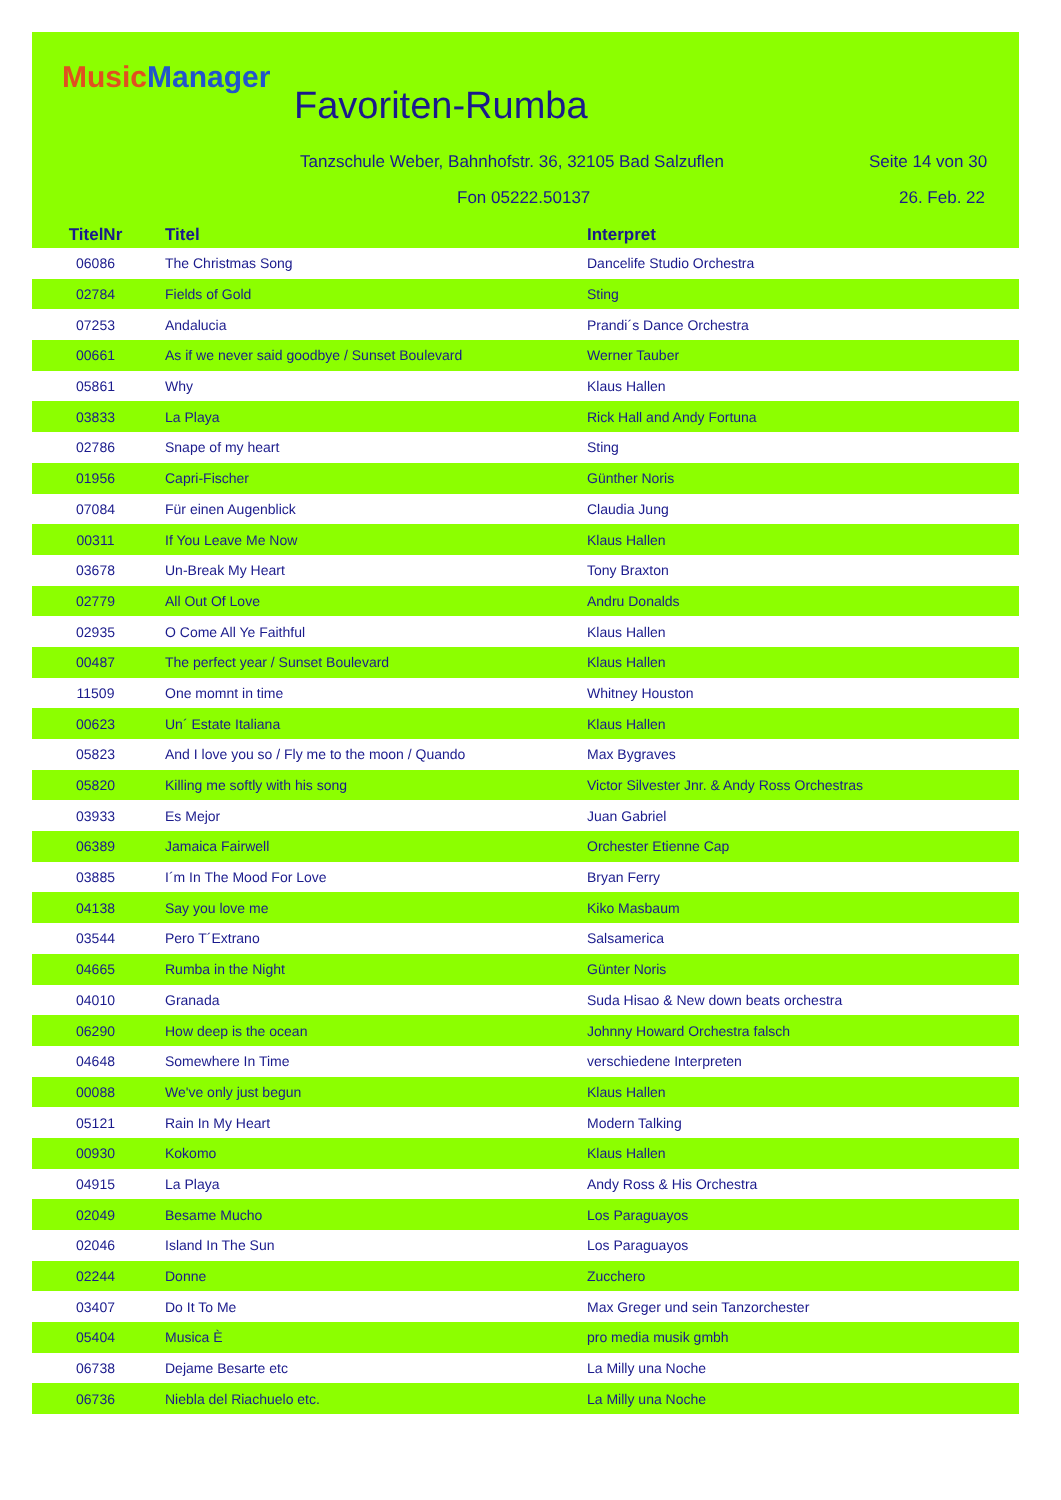Music Manager
Favoriten-Rumba
Tanzschule Weber, Bahnhofstr. 36, 32105 Bad Salzuflen
Seite 14 von 30
Fon 05222.50137 26. Feb. 22
| TitelNr | Titel | Interpret |
| --- | --- | --- |
| 06086 | The Christmas Song | Dancelife Studio Orchestra |
| 02784 | Fields of Gold | Sting |
| 07253 | Andalucia | Prandi´s Dance Orchestra |
| 00661 | As if we never said goodbye / Sunset Boulevard | Werner Tauber |
| 05861 | Why | Klaus Hallen |
| 03833 | La Playa | Rick Hall and Andy Fortuna |
| 02786 | Snape of my heart | Sting |
| 01956 | Capri-Fischer | Günther Noris |
| 07084 | Für einen Augenblick | Claudia Jung |
| 00311 | If You Leave Me Now | Klaus Hallen |
| 03678 | Un-Break My Heart | Tony Braxton |
| 02779 | All Out Of Love | Andru Donalds |
| 02935 | O Come All Ye Faithful | Klaus Hallen |
| 00487 | The perfect year / Sunset Boulevard | Klaus Hallen |
| 11509 | One momnt in time | Whitney Houston |
| 00623 | Un´ Estate Italiana | Klaus Hallen |
| 05823 | And I love you so / Fly me to the moon / Quando | Max Bygraves |
| 05820 | Killing me softly with his song | Victor Silvester Jnr. & Andy Ross Orchestras |
| 03933 | Es Mejor | Juan Gabriel |
| 06389 | Jamaica Fairwell | Orchester Etienne Cap |
| 03885 | I´m In The Mood For Love | Bryan Ferry |
| 04138 | Say you love me | Kiko Masbaum |
| 03544 | Pero T´Extrano | Salsamerica |
| 04665 | Rumba in the Night | Günter Noris |
| 04010 | Granada | Suda Hisao & New down beats orchestra |
| 06290 | How deep is the ocean | Johnny Howard Orchestra falsch |
| 04648 | Somewhere In Time | verschiedene Interpreten |
| 00088 | We've only just begun | Klaus Hallen |
| 05121 | Rain In My Heart | Modern Talking |
| 00930 | Kokomo | Klaus Hallen |
| 04915 | La Playa | Andy Ross & His Orchestra |
| 02049 | Besame Mucho | Los Paraguayos |
| 02046 | Island In The Sun | Los Paraguayos |
| 02244 | Donne | Zucchero |
| 03407 | Do It To Me | Max Greger und sein Tanzorchester |
| 05404 | Musica È | pro media musik gmbh |
| 06738 | Dejame Besarte etc | La Milly una Noche |
| 06736 | Niebla del Riachuelo etc. | La Milly una Noche |